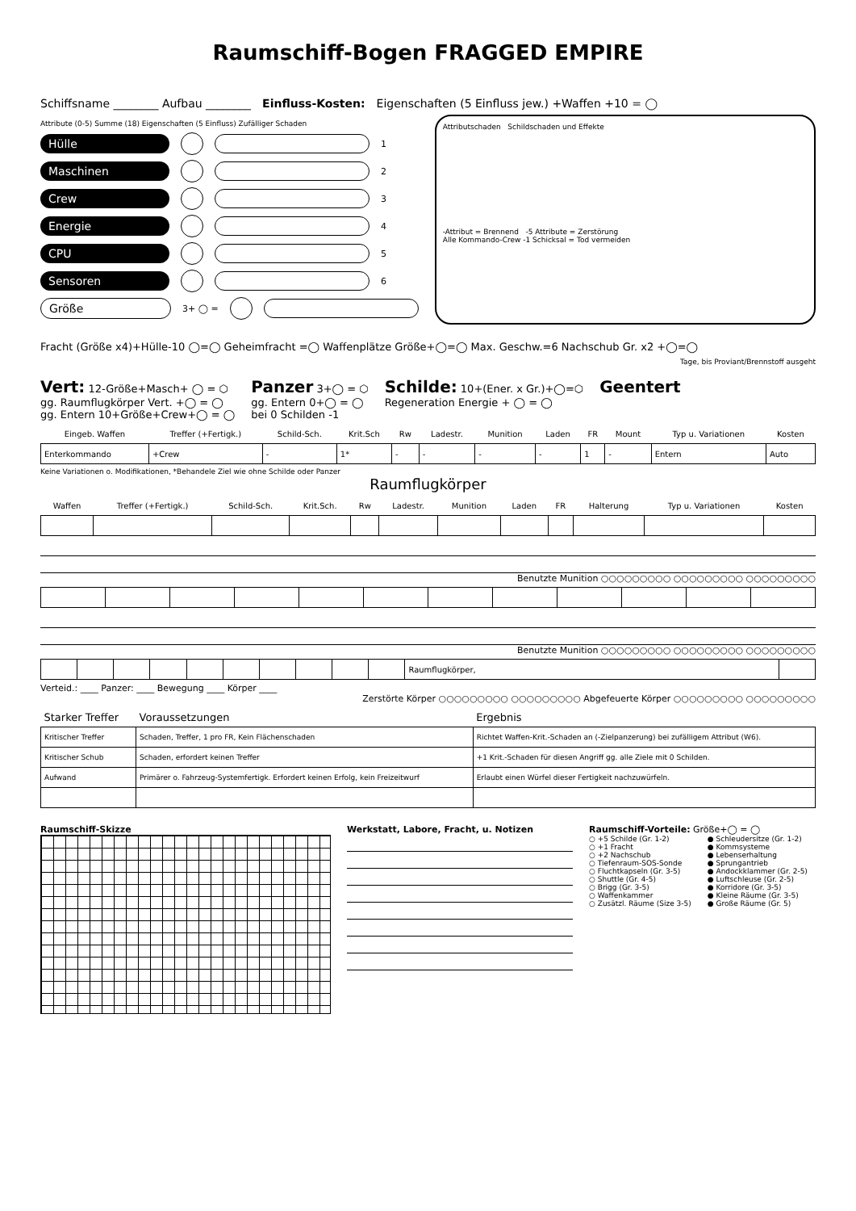Raumschiff-Bogen FRAGGED EMPIRE
Schiffsname ________ Aufbau ________ Einfluss-Kosten: Eigenschaften (5 Einfluss jew.) +Waffen +10 = ◯
Attribute (0-5) Summe (18) Eigenschaften (5 Einfluss) Zufälliger Schaden
Hülle 1
Maschinen 2
Crew 3
Energie 4
CPU 5
Sensoren 6
Größe 3+ ◯ =
Attributschaden Schildschaden und Effekte
-Attribut = Brennend -5 Attribute = Zerstörung
Alle Kommando-Crew -1 Schicksal = Tod vermeiden
Fracht (Größe x4)+Hülle-10 ◯=◯ Geheimfracht =◯ Waffenplätze Größe+◯=◯ Max. Geschw.=6 Nachschub Gr. x2 +◯=◯
Tage, bis Proviant/Brennstoff ausgeht
Vert: 12-Größe+Masch+ ◯ = ⬡
gg. Raumflugkörper Vert. +◯ = ◯
gg. Entern 10+Größe+Crew+◯ = ◯
Panzer 3+◯ = ⬡
gg. Entern 0+◯ = ◯
bei 0 Schilden -1
Schilde: 10+(Ener. x Gr.)+◯=⬡
Regeneration Energie + ◯ = ◯
Geentert
| Eingeb. Waffen | Treffer (+Fertigk.) | Schild-Sch. | Krit.Sch | Rw | Ladestr. | Munition | Laden | FR | Mount | Typ u. Variationen | Kosten |
| --- | --- | --- | --- | --- | --- | --- | --- | --- | --- | --- | --- |
| Enterkommando | +Crew | - | 1* | - | - | - | - | 1 | - | Entern | Auto |
Keine Variationen o. Modifikationen, *Behandele Ziel wie ohne Schilde oder Panzer
Raumflugkörper
| Waffen | Treffer (+Fertigk.) | Schild-Sch. | Krit.Sch. | Rw | Ladestr. | Munition | Laden | FR | Halterung | Typ u. Variationen | Kosten |
| --- | --- | --- | --- | --- | --- | --- | --- | --- | --- | --- | --- |
Benutzte Munition ○○○○○○○○○ ○○○○○○○○○ ○○○○○○○○○
Benutzte Munition ○○○○○○○○○ ○○○○○○○○○ ○○○○○○○○○
| | | | | | | | | | | Raumflugkörper, | |
Verteid.: ____ Panzer: ____ Bewegung ____ Körper ____
Zerstörte Körper ○○○○○○○○○ ○○○○○○○○○ Abgefeuerte Körper ○○○○○○○○○ ○○○○○○○○○
| Starker Treffer | Voraussetzungen | Ergebnis |
| --- | --- | --- |
| Kritischer Treffer | Schaden, Treffer, 1 pro FR, Kein Flächenschaden | Richtet Waffen-Krit.-Schaden an (-Zielpanzerung) bei zufälligem Attribut (W6). |
| Kritischer Schub | Schaden, erfordert keinen Treffer | +1 Krit.-Schaden für diesen Angriff gg. alle Ziele mit 0 Schilden. |
| Aufwand | Primärer o. Fahrzeug-Systemfertigk. Erfordert keinen Erfolg, kein Freizeitwurf | Erlaubt einen Würfel dieser Fertigkeit nachzuwürfeln. |
Raumschiff-Skizze Werkstatt, Labore, Fracht, u. Notizen Raumschiff-Vorteile: Größe+◯ = ◯
○ +5 Schilde (Gr. 1-2)
○ +1 Fracht
○ +2 Nachschub
○ Tiefenraum-SOS-Sonde
○ Fluchtkapseln (Gr. 3-5)
○ Shuttle (Gr. 4-5)
○ Brigg (Gr. 3-5)
○ Waffenkammer
○ Zusätzl. Räume (Size 3-5)
● Schleudersitze (Gr. 1-2)
● Kommsysteme
● Lebenserhaltung
● Sprungantrieb
● Andockklammer (Gr. 2-5)
● Luftschleuse (Gr. 2-5)
● Korridore (Gr. 3-5)
● Kleine Räume (Gr. 3-5)
● Große Räume (Gr. 5)